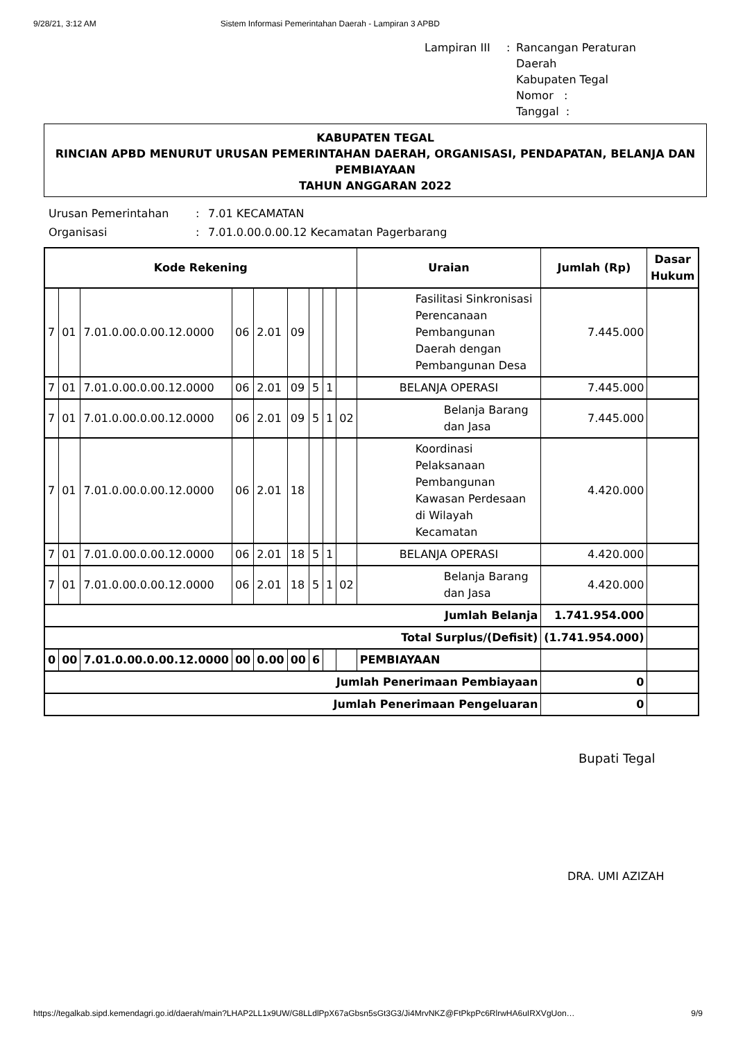9/28/21, 3:12 AM Sistem Informasi Pemerintahan Daerah - Lampiran 3 APBD
Lampiran III: Rancangan Peraturan Daerah
Kabupaten Tegal
Nomor :
Tanggal :
KABUPATEN TEGAL
RINCIAN APBD MENURUT URUSAN PEMERINTAHAN DAERAH, ORGANISASI, PENDAPATAN, BELANJA DAN PEMBIAYAAN
TAHUN ANGGARAN 2022
Urusan Pemerintahan: 7.01 KECAMATAN Organisasi: 7.01.0.00.0.00.12 Kecamatan Pagerbarang
| Kode Rekening | | | | | | | | | Uraian | Jumlah (Rp) | Dasar Hukum |
| --- | --- | --- | --- | --- | --- | --- | --- | --- | --- | --- | --- |
| 7 | 01 | 7.01.0.00.0.00.12.0000 | 06 | 2.01 | 09 | | | | Fasilitasi Sinkronisasi Perencanaan Pembangunan Daerah dengan Pembangunan Desa | 7.445.000 | |
| 7 | 01 | 7.01.0.00.0.00.12.0000 | 06 | 2.01 | 09 | 5 | 1 | | BELANJA OPERASI | 7.445.000 | |
| 7 | 01 | 7.01.0.00.0.00.12.0000 | 06 | 2.01 | 09 | 5 | 1 | 02 | Belanja Barang dan Jasa | 7.445.000 | |
| 7 | 01 | 7.01.0.00.0.00.12.0000 | 06 | 2.01 | 18 | | | | Koordinasi Pelaksanaan Pembangunan Kawasan Perdesaan di Wilayah Kecamatan | 4.420.000 | |
| 7 | 01 | 7.01.0.00.0.00.12.0000 | 06 | 2.01 | 18 | 5 | 1 | | BELANJA OPERASI | 4.420.000 | |
| 7 | 01 | 7.01.0.00.0.00.12.0000 | 06 | 2.01 | 18 | 5 | 1 | 02 | Belanja Barang dan Jasa | 4.420.000 | |
| Jumlah Belanja | | | | | | | | | | 1.741.954.000 | |
| Total Surplus/(Defisit) | | | | | | | | | | (1.741.954.000) | |
| 0 | 00 | 7.01.0.00.0.00.12.0000 | 00 | 0.00 | 00 | 6 | | | PEMBIAYAAN | | |
| Jumlah Penerimaan Pembiayaan | | | | | | | | | | 0 | |
| Jumlah Penerimaan Pengeluaran | | | | | | | | | | 0 | |
Bupati Tegal
DRA. UMI AZIZAH
https://tegalkab.sipd.kemendagri.go.id/daerah/main?LHAP2LL1x9UW/G8LLdlPpX67aGbsn5sGt3G3/Ji4MrvNKZ@FtPkpPc6RlrwHA6uIRXVgUon… 9/9